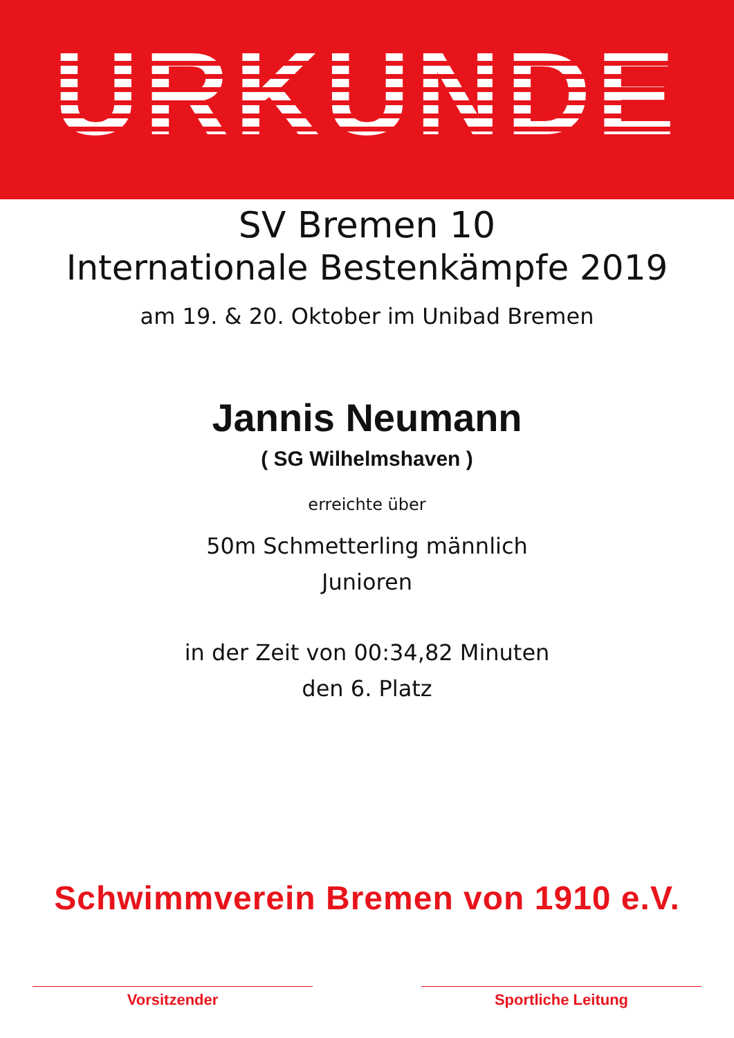URKUNDE
SV Bremen 10
Internationale Bestenkämpfe 2019
am 19. & 20. Oktober im Unibad Bremen
Jannis Neumann
( SG Wilhelmshaven )
erreichte über
50m Schmetterling männlich
Junioren
in der Zeit von 00:34,82 Minuten
den 6. Platz
Schwimmverein Bremen von 1910 e.V.
Vorsitzender Sportliche Leitung